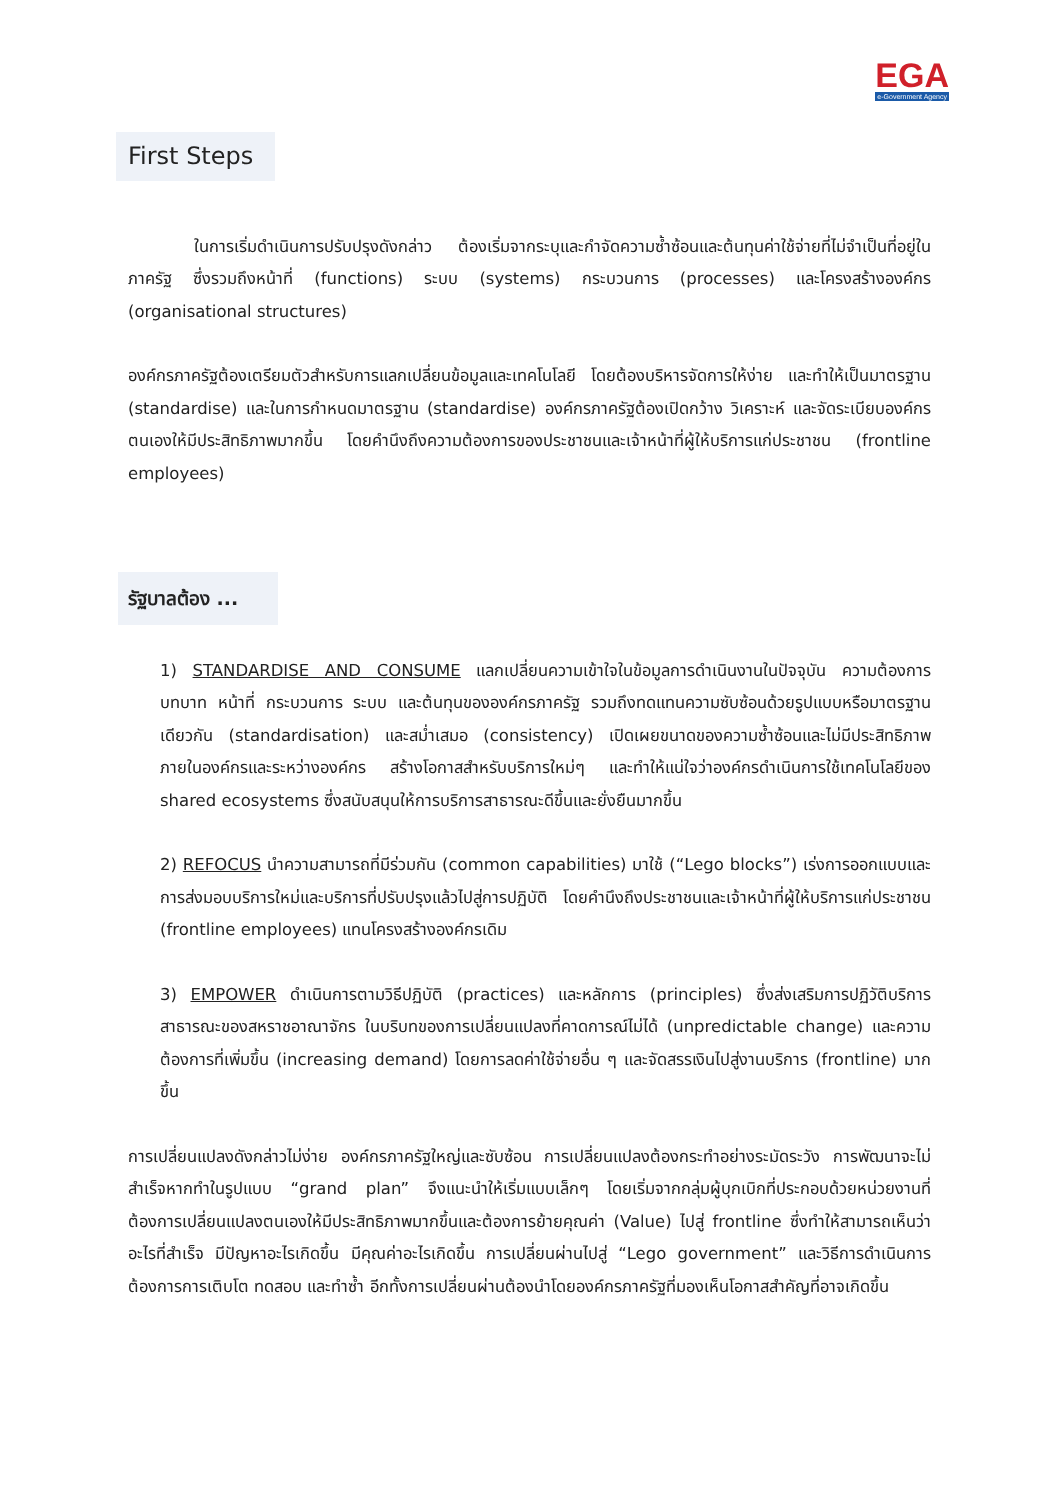EGA
e-Government Agency
First Steps
    ในการเริ่มดำเนินการปรับปรุงดังกล่าว ต้องเริ่มจากระบุและกำจัดความซ้ำซ้อนและต้นทุนค่าใช้จ่ายที่ไม่จำเป็นที่อยู่ในภาครัฐ ซึ่งรวมถึงหน้าที่ (functions) ระบบ (systems) กระบวนการ (processes) และโครงสร้างองค์กร (organisational structures)
องค์กรภาครัฐต้องเตรียมตัวสำหรับการแลกเปลี่ยนข้อมูลและเทคโนโลยี โดยต้องบริหารจัดการให้ง่าย และทำให้เป็นมาตรฐาน (standardise) และในการกำหนดมาตรฐาน (standardise) องค์กรภาครัฐต้องเปิดกว้าง วิเคราะห์ และจัดระเบียบองค์กรตนเองให้มีประสิทธิภาพมากขึ้น โดยคำนึงถึงความต้องการของประชาชนและเจ้าหน้าที่ผู้ให้บริการแก่ประชาชน (frontline employees)
รัฐบาลต้อง ...
1) STANDARDISE AND CONSUME แลกเปลี่ยนความเข้าใจในข้อมูลการดำเนินงานในปัจจุบัน ความต้องการ บทบาท หน้าที่ กระบวนการ ระบบ และต้นทุนขององค์กรภาครัฐ รวมถึงทดแทนความซับซ้อนด้วยรูปแบบหรือมาตรฐานเดียวกัน (standardisation) และสม่ำเสมอ (consistency) เปิดเผยขนาดของความซ้ำซ้อนและไม่มีประสิทธิภาพภายในองค์กรและระหว่างองค์กร สร้างโอกาสสำหรับบริการใหม่ๆ และทำให้แน่ใจว่าองค์กรดำเนินการใช้เทคโนโลยีของ shared ecosystems ซึ่งสนับสนุนให้การบริการสาธารณะดีขึ้นและยั่งยืนมากขึ้น
2) REFOCUS นำความสามารถที่มีร่วมกัน (common capabilities) มาใช้ (“Lego blocks”) เร่งการออกแบบและการส่งมอบบริการใหม่และบริการที่ปรับปรุงแล้วไปสู่การปฏิบัติ โดยคำนึงถึงประชาชนและเจ้าหน้าที่ผู้ให้บริการแก่ประชาชน (frontline employees) แทนโครงสร้างองค์กรเดิม
3) EMPOWER ดำเนินการตามวิธีปฏิบัติ (practices) และหลักการ (principles) ซึ่งส่งเสริมการปฏิวัติบริการสาธารณะของสหราชอาณาจักร ในบริบทของการเปลี่ยนแปลงที่คาดการณ์ไม่ได้ (unpredictable change) และความต้องการที่เพิ่มขึ้น (increasing demand) โดยการลดค่าใช้จ่ายอื่น ๆ และจัดสรรเงินไปสู่งานบริการ (frontline) มากขึ้น
การเปลี่ยนแปลงดังกล่าวไม่ง่าย องค์กรภาครัฐใหญ่และซับซ้อน การเปลี่ยนแปลงต้องกระทำอย่างระมัดระวัง การพัฒนาจะไม่สำเร็จหากทำในรูปแบบ “grand plan” จึงแนะนำให้เริ่มแบบเล็กๆ โดยเริ่มจากกลุ่มผู้บุกเบิกที่ประกอบด้วยหน่วยงานที่ต้องการเปลี่ยนแปลงตนเองให้มีประสิทธิภาพมากขึ้นและต้องการย้ายคุณค่า (Value) ไปสู่ frontline ซึ่งทำให้สามารถเห็นว่าอะไรที่สำเร็จ มีปัญหาอะไรเกิดขึ้น มีคุณค่าอะไรเกิดขึ้น การเปลี่ยนผ่านไปสู่ “Lego government” และวิธีการดำเนินการต้องการการเติบโต ทดสอบ และทำซ้ำ อีกทั้งการเปลี่ยนผ่านต้องนำโดยองค์กรภาครัฐที่มองเห็นโอกาสสำคัญที่อาจเกิดขึ้น